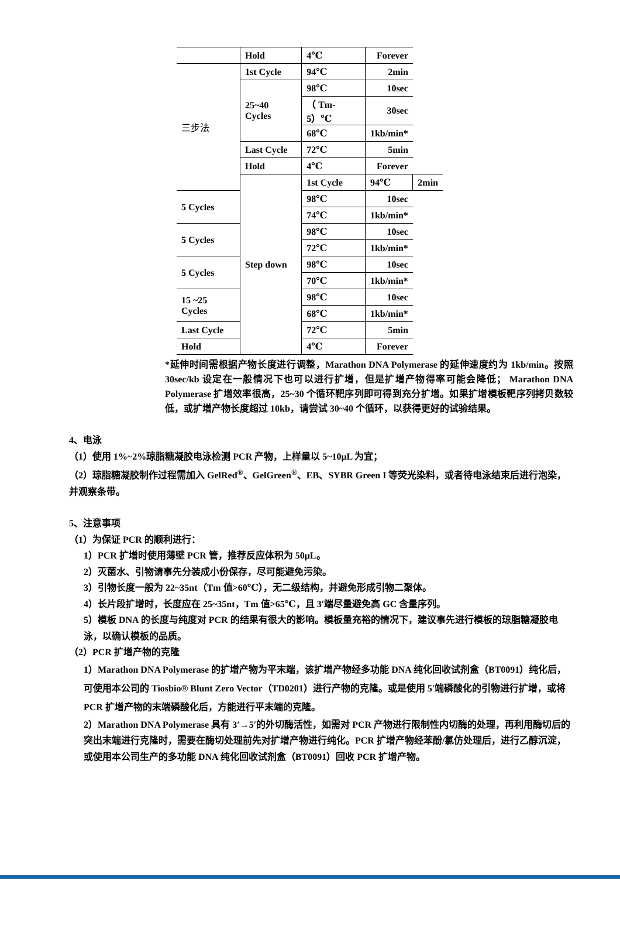| | Hold | 4℃ | Forever | |
| 三步法 | 1st Cycle | 94℃ | 2min | |
| | 25~40 Cycles | 98℃ | 10sec | |
| | | （ Tm-5）℃ | 30sec | |
| | | 68℃ | 1kb/min* | |
| | Last Cycle | 72℃ | 5min | |
| | Hold | 4℃ | Forever | |
| | Step down | 1st Cycle | 94℃ | 2min |
| 5 Cycles | | 98℃ | 10sec | |
| | | 74℃ | 1kb/min* | |
| 5 Cycles | | 98℃ | 10sec | |
| | | 72℃ | 1kb/min* | |
| 5 Cycles | | 98℃ | 10sec | |
| | | 70℃ | 1kb/min* | |
| 15 ~25 Cycles | | 98℃ | 10sec | |
| | | 68℃ | 1kb/min* | |
| Last Cycle | | 72℃ | 5min | |
| Hold | | 4℃ | Forever | |
*延伸时间需根据产物长度进行调整，Marathon DNA Polymerase 的延伸速度约为 1kb/min。按照 30sec/kb 设定在一般情况下也可以进行扩增，但是扩增产物得率可能会降低； Marathon DNA Polymerase 扩增效率很高，25~30 个循环靶序列即可得到充分扩增。如果扩增模板靶序列拷贝数较低，或扩增产物长度超过 10kb，请尝试 30~40 个循环，以获得更好的试验结果。
4、电泳
（1）使用 1%~2%琼脂糖凝胶电泳检测 PCR 产物，上样量以 5~10μL 为宜；
（2）琼脂糖凝胶制作过程需加入 GelRed<sup>®</sup>、GelGreen<sup>®</sup>、EB、SYBR Green I 等荧光染料，或者待电泳结束后进行泡染，并观察条带。
5、注意事项
（1）为保证 PCR 的顺利进行：
1）PCR 扩增时使用薄壁 PCR 管，推荐反应体积为 50μL。
2）灭菌水、引物请事先分装成小份保存，尽可能避免污染。
3）引物长度一般为 22~35nt（Tm 值>60℃），无二级结构，并避免形成引物二聚体。
4）长片段扩增时，长度应在 25~35nt，Tm 值>65℃，且 3′端尽量避免高 GC 含量序列。
5）模板 DNA 的长度与纯度对 PCR 的结果有很大的影响。模板量充裕的情况下，建议事先进行模板的琼脂糖凝胶电泳，以确认模板的品质。
（2）PCR 扩增产物的克隆
1）Marathon DNA Polymerase 的扩增产物为平末端，该扩增产物经多功能 DNA 纯化回收试剂盒（BT0091）纯化后，可使用本公司的 Tiosbio® Blunt Zero Vector（TD0201）进行产物的克隆。或是使用 5′端磷酸化的引物进行扩增，或将 PCR 扩增产物的末端磷酸化后，方能进行平末端的克隆。
2）Marathon DNA Polymerase 具有 3′→5′的外切酶活性，如需对 PCR 产物进行限制性内切酶的处理，再利用酶切后的突出末端进行克隆时，需要在酶切处理前先对扩增产物进行纯化。PCR 扩增产物经苯酚/氯仿处理后，进行乙醇沉淀，或使用本公司生产的多功能 DNA 纯化回收试剂盒（BT0091）回收 PCR 扩增产物。